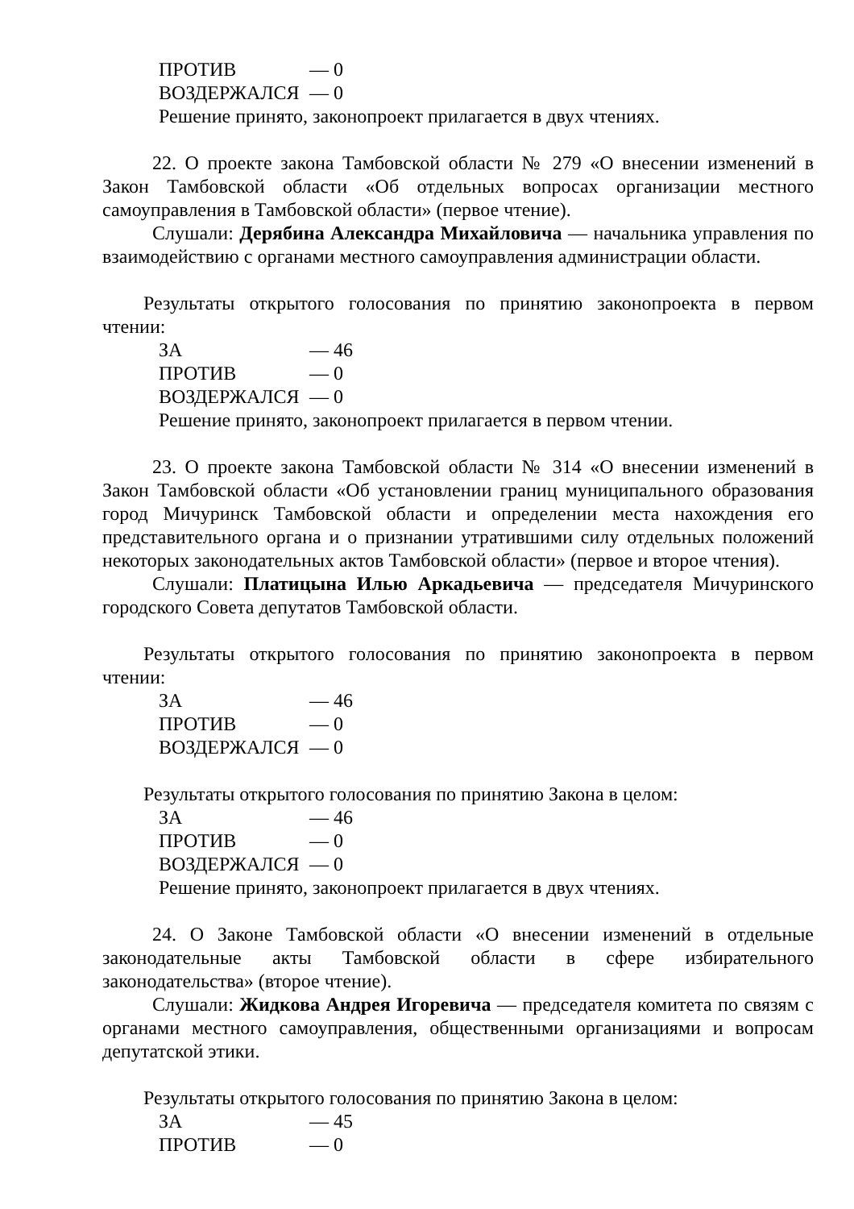ПРОТИВ — 0
ВОЗДЕРЖАЛСЯ — 0
Решение принято, законопроект прилагается в двух чтениях.
22. О проекте закона Тамбовской области № 279 «О внесении изменений в Закон Тамбовской области «Об отдельных вопросах организации местного самоуправления в Тамбовской области» (первое чтение).
Слушали: Дерябина Александра Михайловича — начальника управления по взаимодействию с органами местного самоуправления администрации области.
Результаты открытого голосования по принятию законопроекта в первом чтении:
ЗА — 46
ПРОТИВ — 0
ВОЗДЕРЖАЛСЯ — 0
Решение принято, законопроект прилагается в первом чтении.
23. О проекте закона Тамбовской области № 314 «О внесении изменений в Закон Тамбовской области «Об установлении границ муниципального образования город Мичуринск Тамбовской области и определении места нахождения его представительного органа и о признании утратившими силу отдельных положений некоторых законодательных актов Тамбовской области» (первое и второе чтения).
Слушали: Платицына Илью Аркадьевича — председателя Мичуринского городского Совета депутатов Тамбовской области.
Результаты открытого голосования по принятию законопроекта в первом чтении:
ЗА — 46
ПРОТИВ — 0
ВОЗДЕРЖАЛСЯ — 0
Результаты открытого голосования по принятию Закона в целом:
ЗА — 46
ПРОТИВ — 0
ВОЗДЕРЖАЛСЯ — 0
Решение принято, законопроект прилагается в двух чтениях.
24. О Законе Тамбовской области «О внесении изменений в отдельные законодательные акты Тамбовской области в сфере избирательного законодательства» (второе чтение).
Слушали: Жидкова Андрея Игоревича — председателя комитета по связям с органами местного самоуправления, общественными организациями и вопросам депутатской этики.
Результаты открытого голосования по принятию Закона в целом:
ЗА — 45
ПРОТИВ — 0